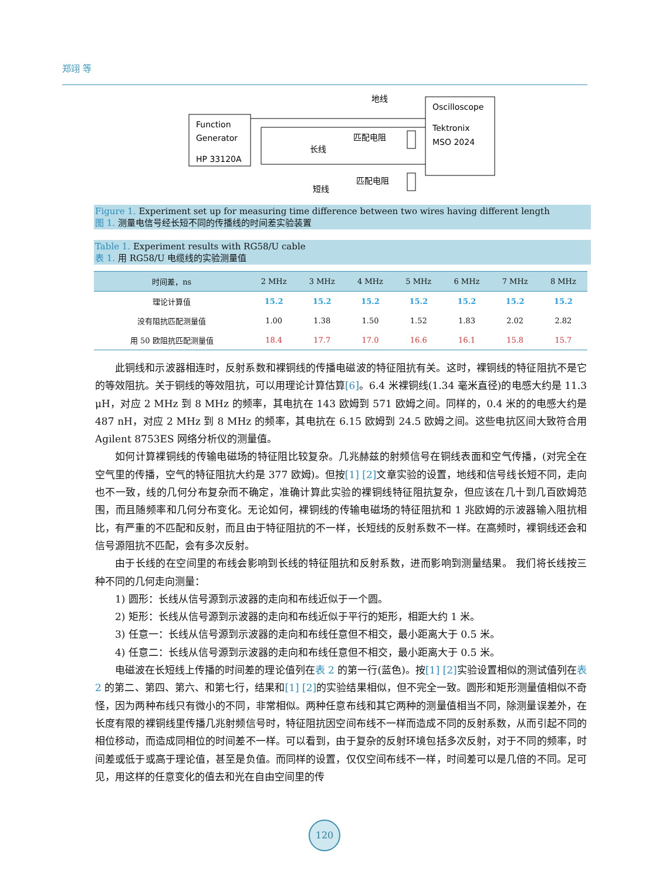郑翊 等
Function
Generator
HP 33120A
Oscilloscope
Tektronix
MSO 2024
地线
长线
匹配电阻
匹配电阻
短线
Figure 1. Experiment set up for measuring time difference between two wires having different length
图 1. 测量电信号经长短不同的传播线的时间差实验装置
Table 1. Experiment results with RG58/U cable
表 1. 用 RG58/U 电缆线的实验测量值
| 时间差，ns | 2 MHz | 3 MHz | 4 MHz | 5 MHz | 6 MHz | 7 MHz | 8 MHz |
| --- | --- | --- | --- | --- | --- | --- | --- |
| 理论计算值 | 15.2 | 15.2 | 15.2 | 15.2 | 15.2 | 15.2 | 15.2 |
| 没有阻抗匹配测量值 | 1.00 | 1.38 | 1.50 | 1.52 | 1.83 | 2.02 | 2.82 |
| 用 50 欧阻抗匹配测量值 | 18.4 | 17.7 | 17.0 | 16.6 | 16.1 | 15.8 | 15.7 |
此铜线和示波器相连时，反射系数和裸铜线的传播电磁波的特征阻抗有关。这时，裸铜线的特征阻抗不是它的等效阻抗。关于铜线的等效阻抗，可以用理论计算估算[6]。6.4 米裸铜线(1.34 毫米直径)的电感大约是 11.3 μH，对应 2 MHz 到 8 MHz 的频率，其电抗在 143 欧姆到 571 欧姆之间。同样的，0.4 米的的电感大约是 487 nH，对应 2 MHz 到 8 MHz 的频率，其电抗在 6.15 欧姆到 24.5 欧姆之间。这些电抗区间大致符合用 Agilent 8753ES 网络分析仪的测量值。
如何计算裸铜线的传输电磁场的特征阻比较复杂。几兆赫兹的射频信号在铜线表面和空气传播，(对完全在空气里的传播，空气的特征阻抗大约是 377 欧姆)。但按[1] [2] 文章实验的设置，地线和信号线长短不同，走向也不一致，线的几何分布复杂而不确定，准确计算此实验的裸铜线特征阻抗复杂，但应该在几十到几百欧姆范围，而且随频率和几何分布变化。无论如何，裸铜线的传输电磁场的特征阻抗和 1 兆欧姆的示波器输入阻抗相比，有严重的不匹配和反射，而且由于特征阻抗的不一样，长短线的反射系数不一样。在高频时，裸铜线还会和信号源阻抗不匹配，会有多次反射。
由于长线的在空间里的布线会影响到长线的特征阻抗和反射系数，进而影响到测量结果。 我们将长线按三种不同的几何走向测量：
1) 圆形：长线从信号源到示波器的走向和布线近似于一个圆。
2) 矩形：长线从信号源到示波器的走向和布线近似于平行的矩形，相距大约 1 米。
3) 任意一：长线从信号源到示波器的走向和布线任意但不相交，最小距离大于 0.5 米。
4) 任意二：长线从信号源到示波器的走向和布线任意但不相交，最小距离大于 0.5 米。
电磁波在长短线上传播的时间差的理论值列在表 2 的第一行(蓝色)。按[1] [2] 实验设置相似的测试值列在表 2 的第二、第四、第六、和第七行，结果和[1] [2] 的实验结果相似，但不完全一致。圆形和矩形测量值相似不奇怪，因为两种布线只有微小的不同，非常相似。两种任意布线和其它两种的测量值相当不同，除测量误差外，在长度有限的裸铜线里传播几兆射频信号时，特征阻抗因空间布线不一样而造成不同的反射系数，从而引起不同的相位移动，而造成同相位的时间差不一样。可以看到，由于复杂的反射环境包括多次反射，对于不同的频率，时间差或低于或高于理论值，甚至是负值。而同样的设置，仅仅空间布线不一样，时间差可以是几倍的不同。足可见，用这样的任意变化的值去和光在自由空间里的传
120